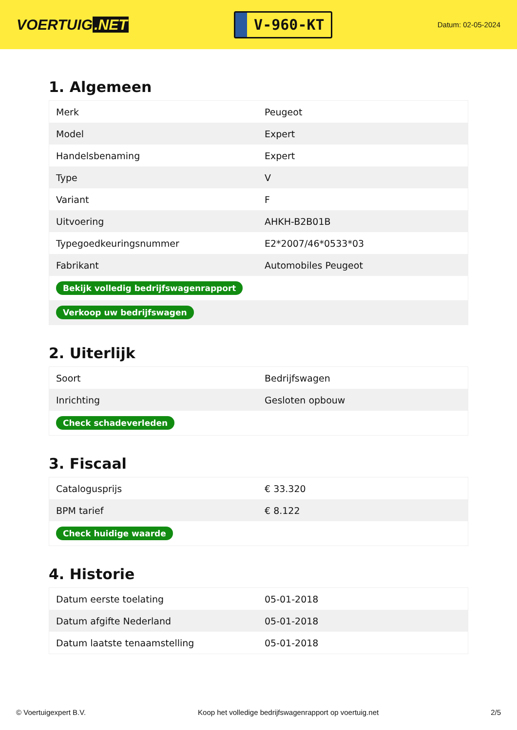VOERTUIG.NET
V-960-KT
Datum: 02-05-2024
1. Algemeen
| Merk | Peugeot |
| Model | Expert |
| Handelsbenaming | Expert |
| Type | V |
| Variant | F |
| Uitvoering | AHKH-B2B01B |
| Typegoedkeuringsnummer | E2*2007/46*0533*03 |
| Fabrikant | Automobiles Peugeot |
| Bekijk volledig bedrijfswagenrapport | |
| Verkoop uw bedrijfswagen | |
2. Uiterlijk
| Soort | Bedrijfswagen |
| Inrichting | Gesloten opbouw |
| Check schadeverleden | |
3. Fiscaal
| Catalogusprijs | € 33.320 |
| BPM tarief | € 8.122 |
| Check huidige waarde | |
4. Historie
| Datum eerste toelating | 05-01-2018 |
| Datum afgifte Nederland | 05-01-2018 |
| Datum laatste tenaamstelling | 05-01-2018 |
© Voertuigexpert B.V. Koop het volledige bedrijfswagenrapport op voertuig.net 2/5